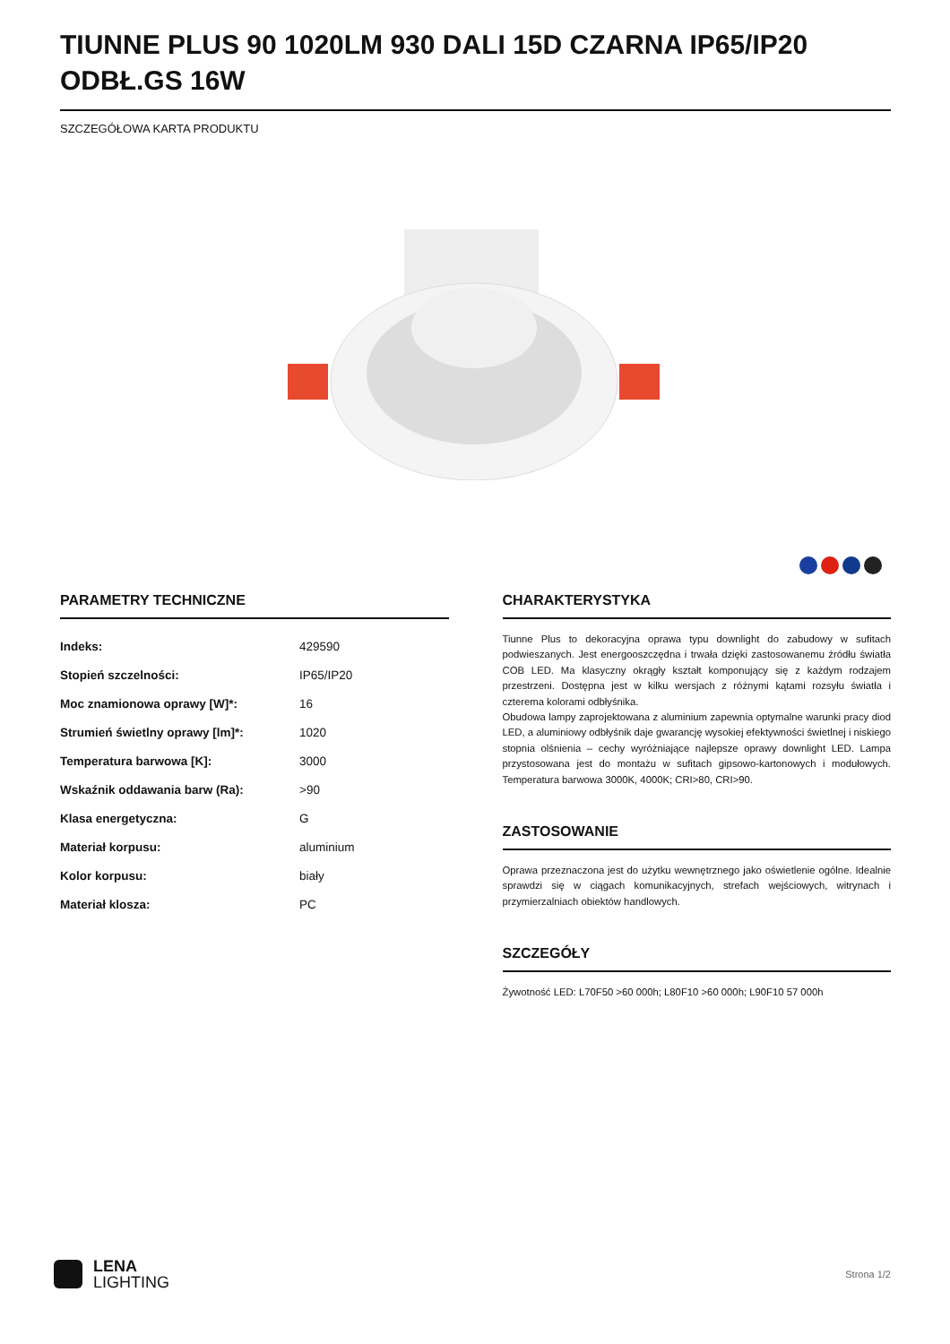TIUNNE PLUS 90 1020LM 930 DALI 15D CZARNA IP65/IP20 ODBŁ.GS 16W
SZCZEGÓŁOWA KARTA PRODUKTU
PARAMETRY TECHNICZNE
| Indeks: | 429590 |
| Stopień szczelności: | IP65/IP20 |
| Moc znamionowa oprawy [W]*: | 16 |
| Strumień świetlny oprawy [lm]*: | 1020 |
| Temperatura barwowa [K]: | 3000 |
| Wskaźnik oddawania barw (Ra): | >90 |
| Klasa energetyczna: | G |
| Materiał korpusu: | aluminium |
| Kolor korpusu: | biały |
| Materiał klosza: | PC |
CHARAKTERYSTYKA
Tiunne Plus to dekoracyjna oprawa typu downlight do zabudowy w sufitach podwieszanych. Jest energooszczędna i trwała dzięki zastosowanemu źródłu światła COB LED. Ma klasyczny okrągły kształt komponujący się z każdym rodzajem przestrzeni. Dostępna jest w kilku wersjach z różnymi kątami rozsyłu światła i czterema kolorami odbłyśnika.
Obudowa lampy zaprojektowana z aluminium zapewnia optymalne warunki pracy diod LED, a aluminiowy odbłyśnik daje gwarancję wysokiej efektywności świetlnej i niskiego stopnia olśnienia – cechy wyróżniające najlepsze oprawy downlight LED. Lampa przystosowana jest do montażu w sufitach gipsowo-kartonowych i modułowych. Temperatura barwowa 3000K, 4000K; CRI>80, CRI>90.
ZASTOSOWANIE
Oprawa przeznaczona jest do użytku wewnętrznego jako oświetlenie ogólne. Idealnie sprawdzi się w ciągach komunikacyjnych, strefach wejściowych, witrynach i przymierzalniach obiektów handlowych.
SZCZEGÓŁY
Żywotność LED: L70F50 >60 000h; L80F10 >60 000h; L90F10 57 000h
LENA
LIGHTING
Strona 1/2